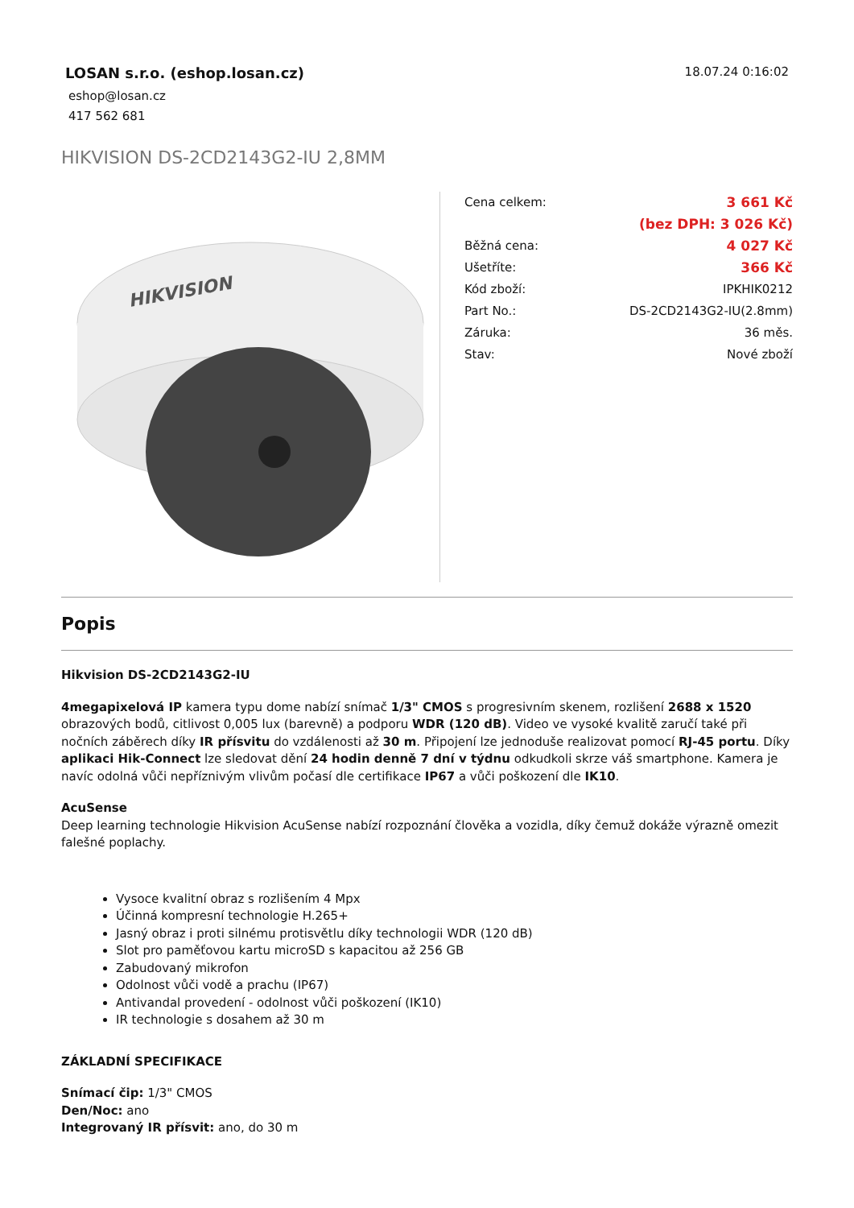LOSAN s.r.o. (eshop.losan.cz)
eshop@losan.cz
417 562 681
18.07.24 0:16:02
HIKVISION DS-2CD2143G2-IU 2,8MM
HIKVISION
| Cena celkem: | 3 661 Kč |
| | (bez DPH: 3 026 Kč) |
| Běžná cena: | 4 027 Kč |
| Ušetříte: | 366 Kč |
| Kód zboží: | IPKHIK0212 |
| Part No.: | DS-2CD2143G2-IU(2.8mm) |
| Záruka: | 36 měs. |
| Stav: | Nové zboží |
Popis
Hikvision DS-2CD2143G2-IU
4megapixelová IP kamera typu dome nabízí snímač 1/3" CMOS s progresivním skenem, rozlišení 2688 x 1520 obrazových bodů, citlivost 0,005 lux (barevně) a podporu WDR (120 dB). Video ve vysoké kvalitě zaručí také při nočních záběrech díky IR přísvitu do vzdálenosti až 30 m. Připojení lze jednoduše realizovat pomocí RJ-45 portu. Díky aplikaci Hik-Connect lze sledovat dění 24 hodin denně 7 dní v týdnu odkudkoli skrze váš smartphone. Kamera je navíc odolná vůči nepříznivým vlivům počasí dle certifikace IP67 a vůči poškození dle IK10.
AcuSense
Deep learning technologie Hikvision AcuSense nabízí rozpoznání člověka a vozidla, díky čemuž dokáže výrazně omezit falešné poplachy.
Vysoce kvalitní obraz s rozlišením 4 Mpx
Účinná kompresní technologie H.265+
Jasný obraz i proti silnému protisvětlu díky technologii WDR (120 dB)
Slot pro paměťovou kartu microSD s kapacitou až 256 GB
Zabudovaný mikrofon
Odolnost vůči vodě a prachu (IP67)
Antivandal provedení - odolnost vůči poškození (IK10)
IR technologie s dosahem až 30 m
ZÁKLADNÍ SPECIFIKACE
Snímací čip: 1/3" CMOS
Den/Noc: ano
Integrovaný IR přísvit: ano, do 30 m